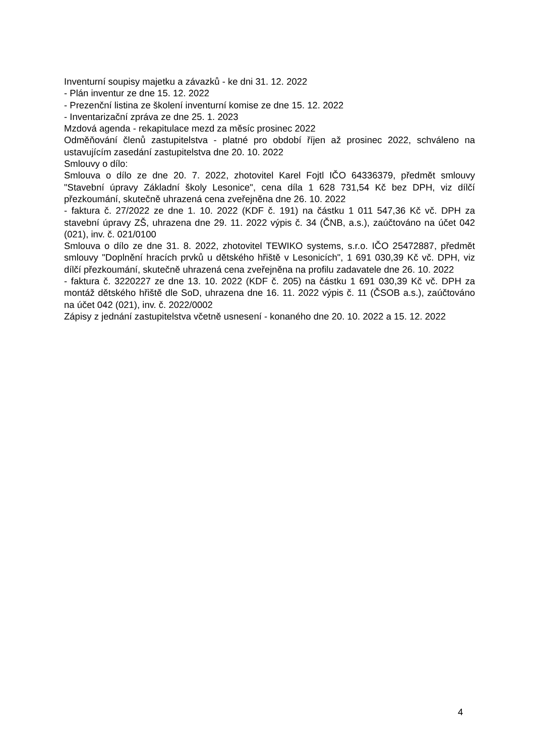Inventurní soupisy majetku a závazků - ke dni 31. 12. 2022
- Plán inventur ze dne 15. 12. 2022
- Prezenční listina ze školení inventurní komise ze dne 15. 12. 2022
- Inventarizační zpráva ze dne 25. 1. 2023
Mzdová agenda - rekapitulace mezd za měsíc prosinec 2022
Odměňování členů zastupitelstva - platné pro období říjen až prosinec 2022, schváleno na ustavujícím zasedání zastupitelstva dne 20. 10. 2022
Smlouvy o dílo:
Smlouva o dílo ze dne 20. 7. 2022, zhotovitel Karel Fojtl IČO 64336379, předmět smlouvy "Stavební úpravy Základní školy Lesonice", cena díla 1 628 731,54 Kč bez DPH, viz dílčí přezkoumání, skutečně uhrazená cena zveřejněna dne 26. 10. 2022
- faktura č. 27/2022 ze dne 1. 10. 2022 (KDF č. 191) na částku 1 011 547,36 Kč vč. DPH za stavební úpravy ZŠ, uhrazena dne 29. 11. 2022 výpis č. 34 (ČNB, a.s.), zaúčtováno na účet 042 (021), inv. č. 021/0100
Smlouva o dílo ze dne 31. 8. 2022, zhotovitel TEWIKO systems, s.r.o. IČO 25472887, předmět smlouvy "Doplnění hracích prvků u dětského hřiště v Lesonicích", 1 691 030,39 Kč vč. DPH, viz dílčí přezkoumání, skutečně uhrazená cena zveřejněna na profilu zadavatele dne 26. 10. 2022
- faktura č. 3220227 ze dne 13. 10. 2022 (KDF č. 205) na částku 1 691 030,39 Kč vč. DPH za montáž dětského hřiště dle SoD, uhrazena dne 16. 11. 2022 výpis č. 11 (ČSOB a.s.), zaúčtováno na účet 042 (021), inv. č. 2022/0002
Zápisy z jednání zastupitelstva včetně usnesení - konaného dne 20. 10. 2022 a 15. 12. 2022
4